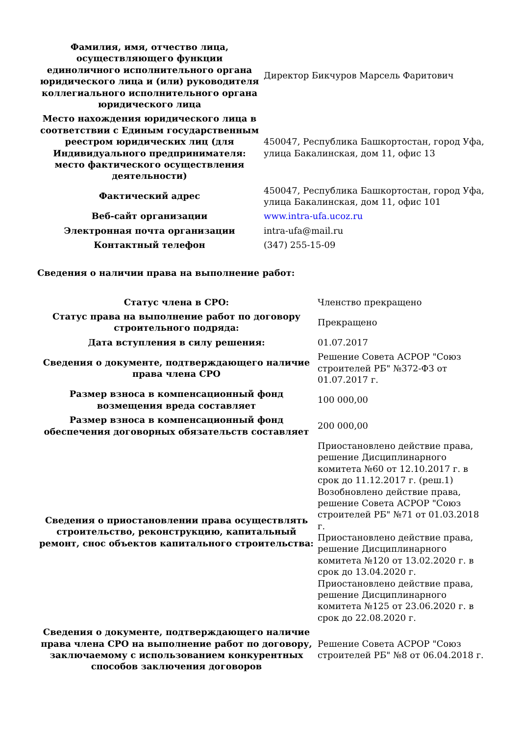| Фамилия, имя, отчество лица, осуществляющего функции единоличного исполнительного органа юридического лица и (или) руководителя коллегиального исполнительного органа юридического лица | Директор Бикчуров Марсель Фаритович |
| Место нахождения юридического лица в соответствии с Единым государственным реестром юридических лиц (для Индивидуального предпринимателя: место фактического осуществления деятельности) | 450047, Республика Башкортостан, город Уфа, улица Бакалинская, дом 11, офис 13 |
| Фактический адрес | 450047, Республика Башкортостан, город Уфа, улица Бакалинская, дом 11, офис 101 |
| Веб-сайт организации | www.intra-ufa.ucoz.ru |
| Электронная почта организации | intra-ufa@mail.ru |
| Контактный телефон | (347) 255-15-09 |
Сведения о наличии права на выполнение работ:
| Статус члена в СРО: | Членство прекращено |
| Статус права на выполнение работ по договору строительного подряда: | Прекращено |
| Дата вступления в силу решения: | 01.07.2017 |
| Сведения о документе, подтверждающего наличие права члена СРО | Решение Совета АСРОР "Союз строителей РБ" №372-ФЗ от 01.07.2017 г. |
| Размер взноса в компенсационный фонд возмещения вреда составляет | 100 000,00 |
| Размер взноса в компенсационный фонд обеспечения договорных обязательств составляет | 200 000,00 |
| Сведения о приостановлении права осуществлять строительство, реконструкцию, капитальный ремонт, снос объектов капитального строительства: | Приостановлено действие права, решение Дисциплинарного комитета №60 от 12.10.2017 г. в срок до 11.12.2017 г. (реш.1) Возобновлено действие права, решение Совета АСРОР "Союз строителей РБ" №71 от 01.03.2018 г. Приостановлено действие права, решение Дисциплинарного комитета №120 от 13.02.2020 г. в срок до 13.04.2020 г. Приостановлено действие права, решение Дисциплинарного комитета №125 от 23.06.2020 г. в срок до 22.08.2020 г. |
| Сведения о документе, подтверждающего наличие права члена СРО на выполнение работ по договору, заключаемому с использованием конкурентных способов заключения договоров | Решение Совета АСРОР "Союз строителей РБ" №8 от 06.04.2018 г. |